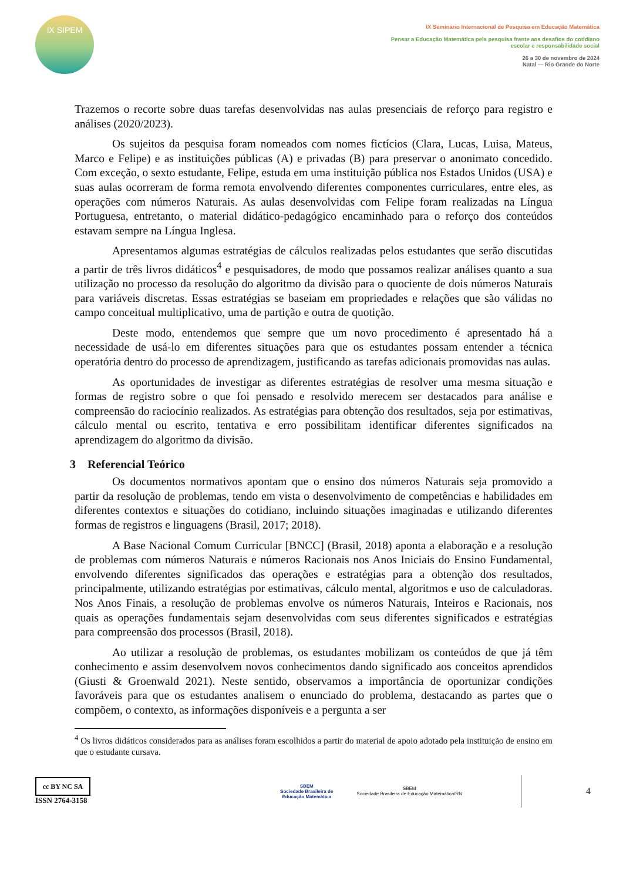IX SIPEM
IX Seminário Internacional de Pesquisa em Educação Matemática
Pensar a Educação Matemática pela pesquisa frente aos desafios do cotidiano
escolar e responsabilidade social
26 a 30 de novembro de 2024
Natal — Rio Grande do Norte
Trazemos o recorte sobre duas tarefas desenvolvidas nas aulas presenciais de reforço para registro e análises (2020/2023).
Os sujeitos da pesquisa foram nomeados com nomes fictícios (Clara, Lucas, Luisa, Mateus, Marco e Felipe) e as instituições públicas (A) e privadas (B) para preservar o anonimato concedido. Com exceção, o sexto estudante, Felipe, estuda em uma instituição pública nos Estados Unidos (USA) e suas aulas ocorreram de forma remota envolvendo diferentes componentes curriculares, entre eles, as operações com números Naturais. As aulas desenvolvidas com Felipe foram realizadas na Língua Portuguesa, entretanto, o material didático-pedagógico encaminhado para o reforço dos conteúdos estavam sempre na Língua Inglesa.
Apresentamos algumas estratégias de cálculos realizadas pelos estudantes que serão discutidas a partir de três livros didáticos<sup>4</sup> e pesquisadores, de modo que possamos realizar análises quanto a sua utilização no processo da resolução do algoritmo da divisão para o quociente de dois números Naturais para variáveis discretas. Essas estratégias se baseiam em propriedades e relações que são válidas no campo conceitual multiplicativo, uma de partição e outra de quotição.
Deste modo, entendemos que sempre que um novo procedimento é apresentado há a necessidade de usá-lo em diferentes situações para que os estudantes possam entender a técnica operatória dentro do processo de aprendizagem, justificando as tarefas adicionais promovidas nas aulas.
As oportunidades de investigar as diferentes estratégias de resolver uma mesma situação e formas de registro sobre o que foi pensado e resolvido merecem ser destacados para análise e compreensão do raciocínio realizados. As estratégias para obtenção dos resultados, seja por estimativas, cálculo mental ou escrito, tentativa e erro possibilitam identificar diferentes significados na aprendizagem do algoritmo da divisão.
3 Referencial Teórico
Os documentos normativos apontam que o ensino dos números Naturais seja promovido a partir da resolução de problemas, tendo em vista o desenvolvimento de competências e habilidades em diferentes contextos e situações do cotidiano, incluindo situações imaginadas e utilizando diferentes formas de registros e linguagens (Brasil, 2017; 2018).
A Base Nacional Comum Curricular [BNCC] (Brasil, 2018) aponta a elaboração e a resolução de problemas com números Naturais e números Racionais nos Anos Iniciais do Ensino Fundamental, envolvendo diferentes significados das operações e estratégias para a obtenção dos resultados, principalmente, utilizando estratégias por estimativas, cálculo mental, algoritmos e uso de calculadoras. Nos Anos Finais, a resolução de problemas envolve os números Naturais, Inteiros e Racionais, nos quais as operações fundamentais sejam desenvolvidas com seus diferentes significados e estratégias para compreensão dos processos (Brasil, 2018).
Ao utilizar a resolução de problemas, os estudantes mobilizam os conteúdos de que já têm conhecimento e assim desenvolvem novos conhecimentos dando significado aos conceitos aprendidos (Giusti & Groenwald 2021). Neste sentido, observamos a importância de oportunizar condições favoráveis para que os estudantes analisem o enunciado do problema, destacando as partes que o compõem, o contexto, as informações disponíveis e a pergunta a ser
<sup>4</sup> Os livros didáticos considerados para as análises foram escolhidos a partir do material de apoio adotado pela instituição de ensino em que o estudante cursava.
cc BY NC SA
ISSN 2764-3158
SBEM
Sociedade Brasileira de
Educação Matemática
SBEM
Sociedade Brasileira de Educação Matemática/RN
4